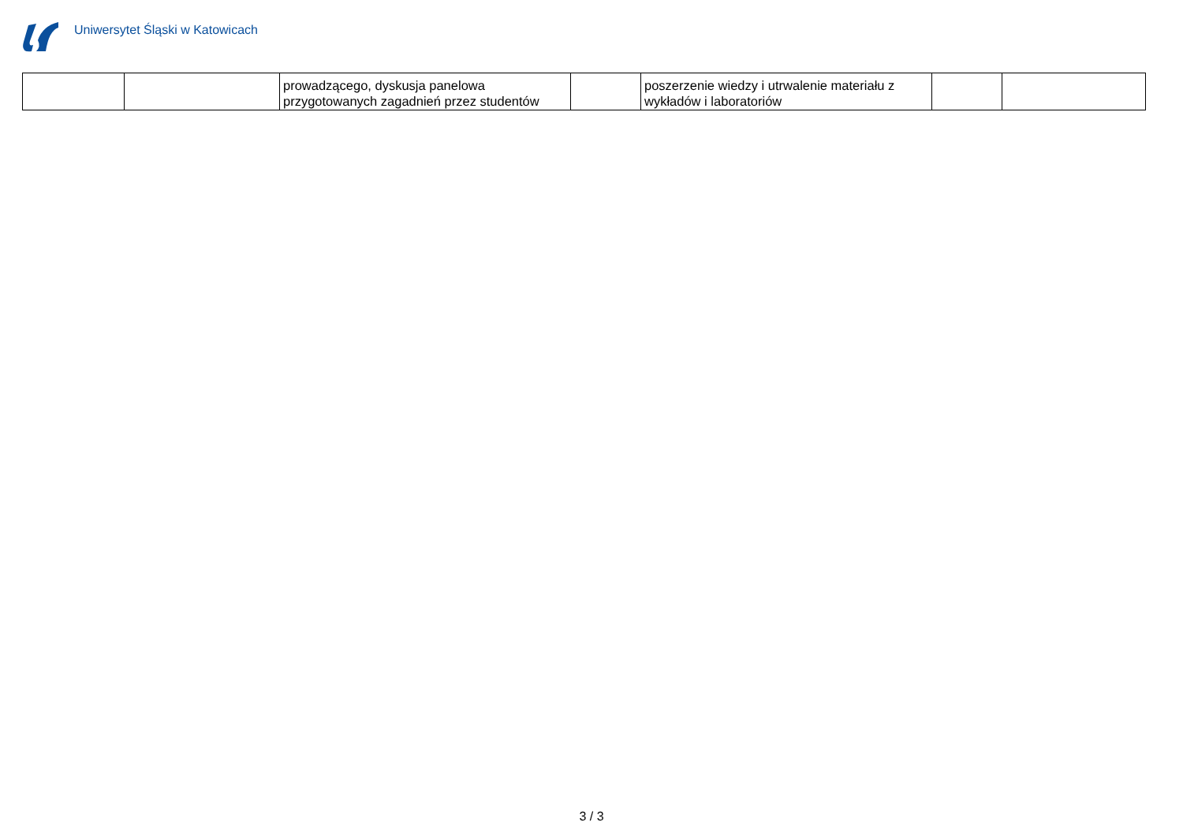Uniwersytet Śląski w Katowicach
| | | prowadzącego, dyskusja panelowa przygotowanych zagadnień przez studentów | | poszerzenie wiedzy i utrwalenie materiału z wykładów i laboratoriów | | |
3 / 3